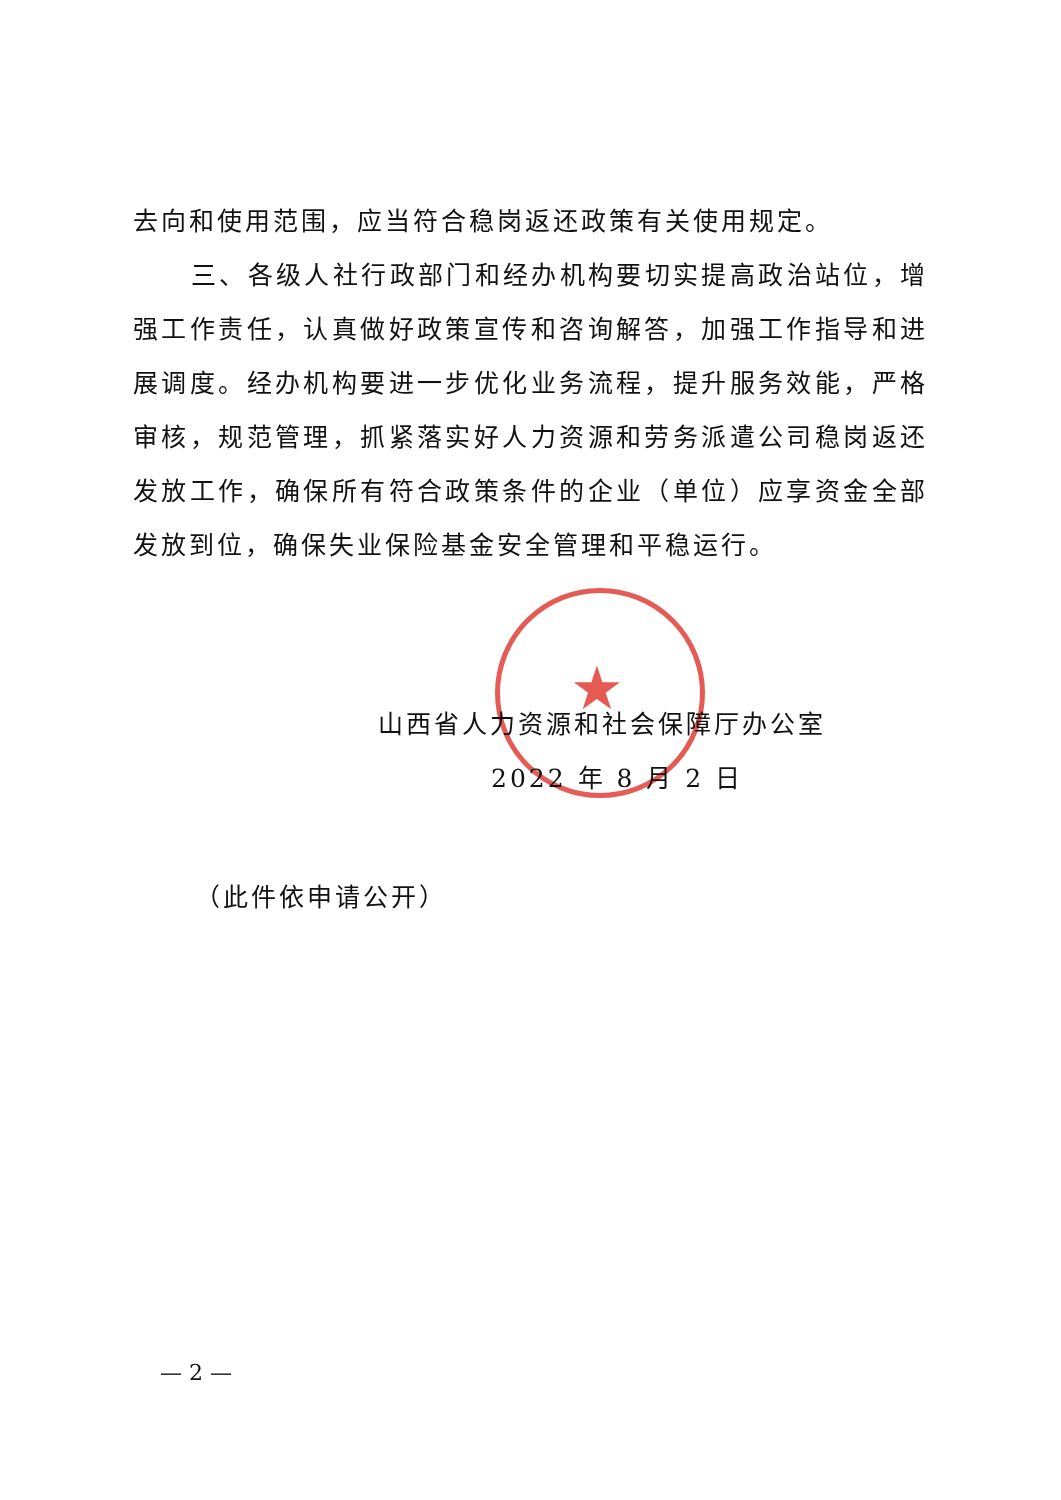★
去向和使用范围，应当符合稳岗返还政策有关使用规定。
三、各级人社行政部门和经办机构要切实提高政治站位，增强工作责任，认真做好政策宣传和咨询解答，加强工作指导和进展调度。经办机构要进一步优化业务流程，提升服务效能，严格审核，规范管理，抓紧落实好人力资源和劳务派遣公司稳岗返还发放工作，确保所有符合政策条件的企业（单位）应享资金全部发放到位，确保失业保险基金安全管理和平稳运行。
山西省人力资源和社会保障厅办公室
2022 年 8 月 2 日
（此件依申请公开）
— 2 —